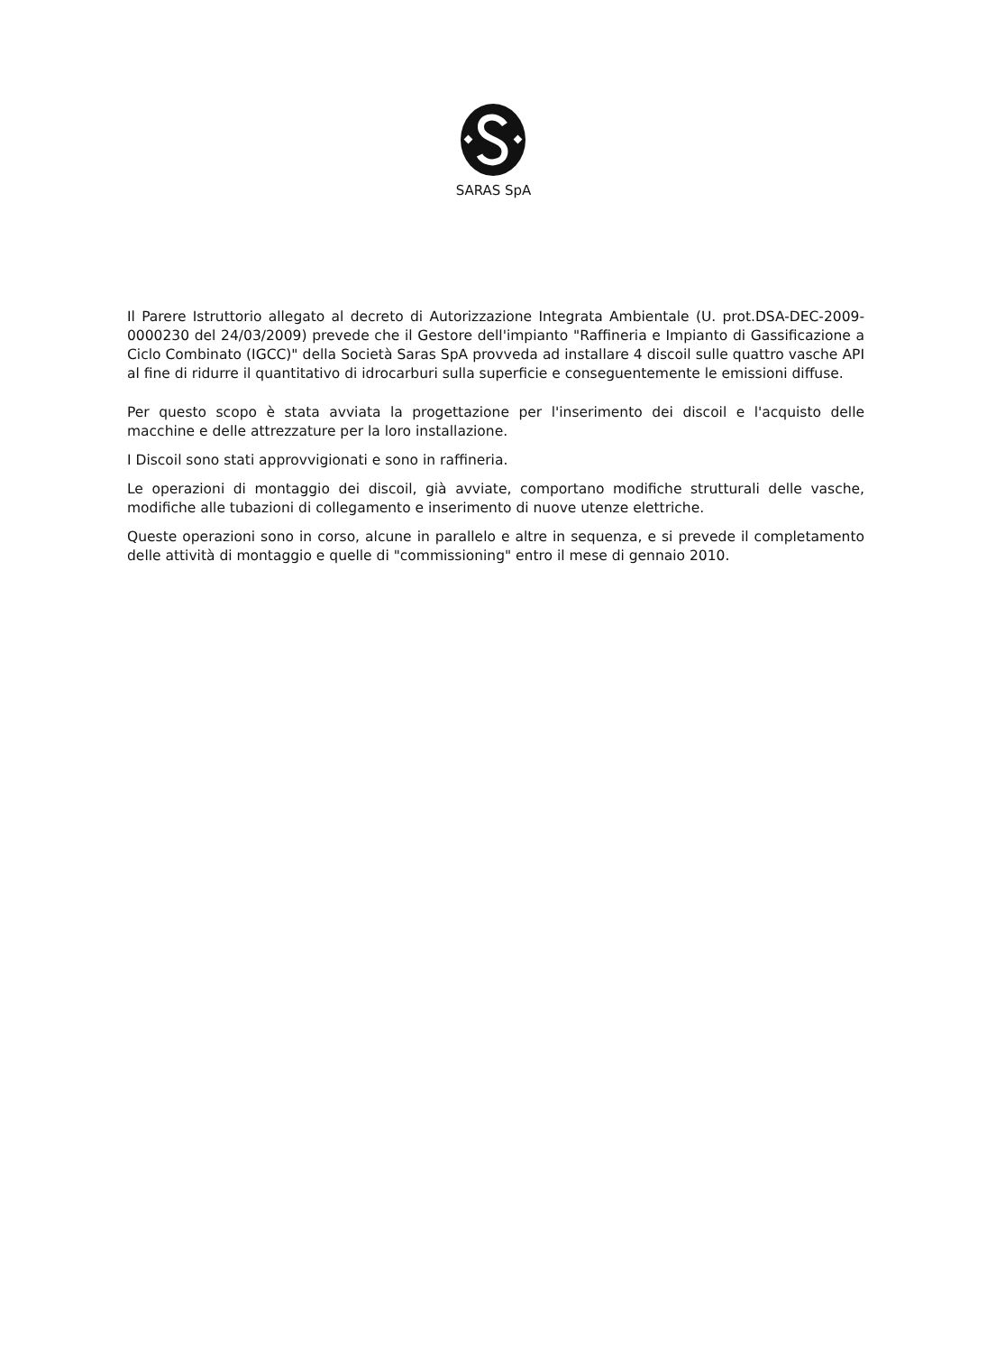SARAS SpA
Il Parere Istruttorio allegato al decreto di Autorizzazione Integrata Ambientale (U. prot.DSA-DEC-2009-0000230 del 24/03/2009) prevede che il Gestore dell'impianto "Raffineria e Impianto di Gassificazione a Ciclo Combinato (IGCC)" della Società Saras SpA provveda ad installare 4 discoil sulle quattro vasche API al fine di ridurre il quantitativo di idrocarburi sulla superficie e conseguentemente le emissioni diffuse.
Per questo scopo è stata avviata la progettazione per l'inserimento dei discoil e l'acquisto delle macchine e delle attrezzature per la loro installazione.
I Discoil sono stati approvvigionati e sono in raffineria.
Le operazioni di montaggio dei discoil, già avviate, comportano modifiche strutturali delle vasche, modifiche alle tubazioni di collegamento e inserimento di nuove utenze elettriche.
Queste operazioni sono in corso, alcune in parallelo e altre in sequenza, e si prevede il completamento delle attività di montaggio e quelle di "commissioning" entro il mese di gennaio 2010.